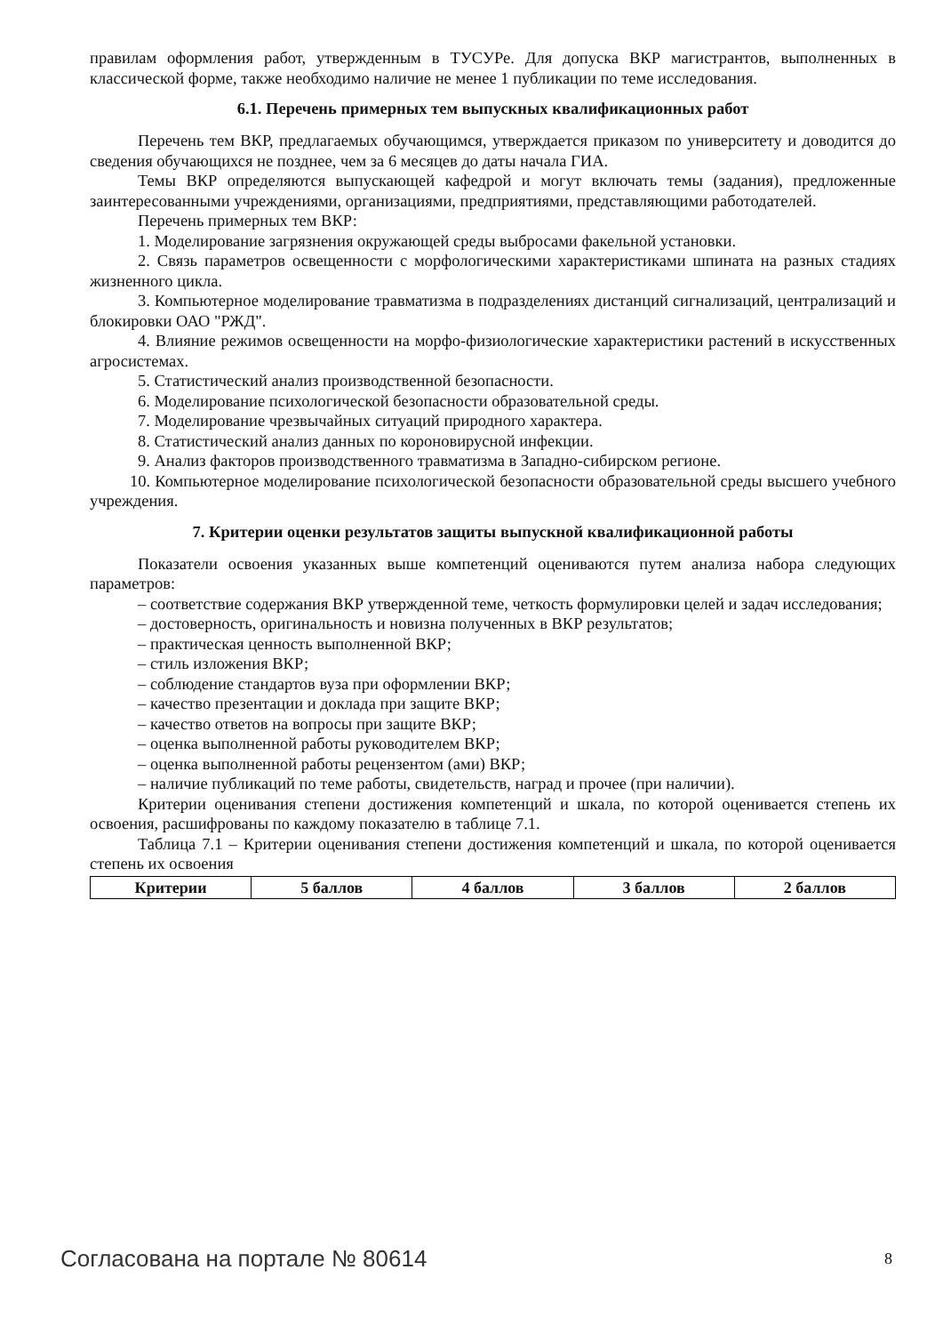правилам оформления работ, утвержденным в ТУСУРе. Для допуска ВКР магистрантов, выполненных в классической форме, также необходимо наличие не менее 1 публикации по теме исследования.
6.1. Перечень примерных тем выпускных квалификационных работ
Перечень тем ВКР, предлагаемых обучающимся, утверждается приказом по университету и доводится до сведения обучающихся не позднее, чем за 6 месяцев до даты начала ГИА.
Темы ВКР определяются выпускающей кафедрой и могут включать темы (задания), предложенные заинтересованными учреждениями, организациями, предприятиями, представляющими работодателей.
Перечень примерных тем ВКР:
1. Моделирование загрязнения окружающей среды выбросами факельной установки.
2. Связь параметров освещенности с морфологическими характеристиками шпината на разных стадиях жизненного цикла.
3. Компьютерное моделирование травматизма в подразделениях дистанций сигнализаций, централизаций и блокировки ОАО "РЖД".
4. Влияние режимов освещенности на морфо-физиологические характеристики растений в искусственных агросистемах.
5. Статистический анализ производственной безопасности.
6. Моделирование психологической безопасности образовательной среды.
7. Моделирование чрезвычайных ситуаций природного характера.
8. Статистический анализ данных по короновирусной инфекции.
9. Анализ факторов производственного травматизма в Западно-сибирском регионе.
10. Компьютерное моделирование психологической безопасности образовательной среды высшего учебного учреждения.
7. Критерии оценки результатов защиты выпускной квалификационной работы
Показатели освоения указанных выше компетенций оцениваются путем анализа набора следующих параметров:
– соответствие содержания ВКР утвержденной теме, четкость формулировки целей и задач исследования;
– достоверность, оригинальность и новизна полученных в ВКР результатов;
– практическая ценность выполненной ВКР;
– стиль изложения ВКР;
– соблюдение стандартов вуза при оформлении ВКР;
– качество презентации и доклада при защите ВКР;
– качество ответов на вопросы при защите ВКР;
– оценка выполненной работы руководителем ВКР;
– оценка выполненной работы рецензентом (ами) ВКР;
– наличие публикаций по теме работы, свидетельств, наград и прочее (при наличии).
Критерии оценивания степени достижения компетенций и шкала, по которой оценивается степень их освоения, расшифрованы по каждому показателю в таблице 7.1.
Таблица 7.1 – Критерии оценивания степени достижения компетенций и шкала, по которой оценивается степень их освоения
| Критерии | 5 баллов | 4 баллов | 3 баллов | 2 баллов |
| --- | --- | --- | --- | --- |
Согласована на портале № 80614 8